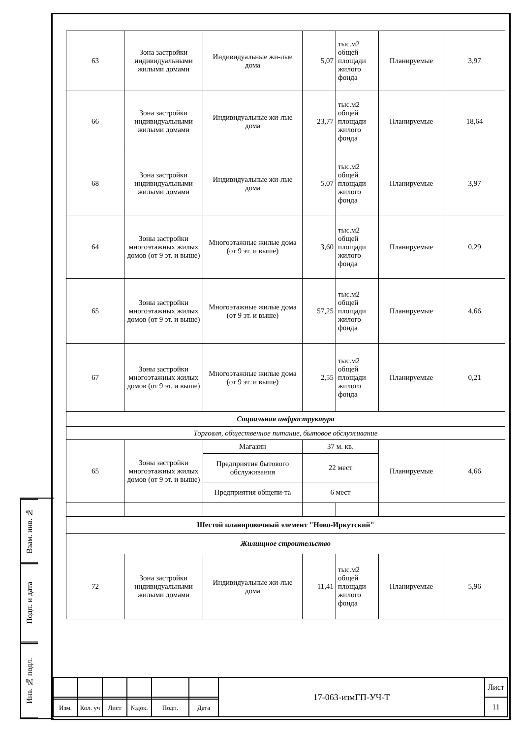| 63 | Зона застройки индивидуальными жилыми домами | Индивидуальные жи-лые дома | 5,07 | тыс.м2 общей площади жилого фонда | Планируемые | 3,97 |
| 66 | Зона застройки индивидуальными жилыми домами | Индивидуальные жи-лые дома | 23,77 | тыс.м2 общей площади жилого фонда | Планируемые | 18,64 |
| 68 | Зона застройки индивидуальными жилыми домами | Индивидуальные жи-лые дома | 5,07 | тыс.м2 общей площади жилого фонда | Планируемые | 3,97 |
| 64 | Зоны застройки многоэтажных жилых домов (от 9 эт. и выше) | Многоэтажные жилые дома (от 9 эт. и выше) | 3,60 | тыс.м2 общей площади жилого фонда | Планируемые | 0,29 |
| 65 | Зоны застройки многоэтажных жилых домов (от 9 эт. и выше) | Многоэтажные жилые дома (от 9 эт. и выше) | 57,25 | тыс.м2 общей площади жилого фонда | Планируемые | 4,66 |
| 67 | Зоны застройки многоэтажных жилых домов (от 9 эт. и выше) | Многоэтажные жилые дома (от 9 эт. и выше) | 2,55 | тыс.м2 общей площади жилого фонда | Планируемые | 0,21 |
| Социальная инфраструктура | | | | | | |
| Торговля, общественное питание, бытовое обслуживание | | | | | | |
| 65 | Зоны застройки многоэтажных жилых домов (от 9 эт. и выше) | Магазин | 37 м. кв. | | Планируемые | 4,66 |
| | | Предприятия бытового обслуживания | 22 мест | | | |
| | | Предприятия общепи-та | 6 мест | | | |
| Шестой планировочный элемент "Ново-Иркутский" | | | | | | |
| Жилищное строительство | | | | | | |
| 72 | Зона застройки индивидуальными жилыми домами | Индивидуальные жи-лые дома | 11,41 | тыс.м2 общей площади жилого фонда | Планируемые | 5,96 |
Взам. инв. №
Подп. и дата
Инв. № подл.
| | | | | | | 17-063-измГП-УЧ-Т | Лист |
| | | | | | | | 11 |
| Изм. | Кол. уч | Лист | №док. | Подп. | Дата | | |